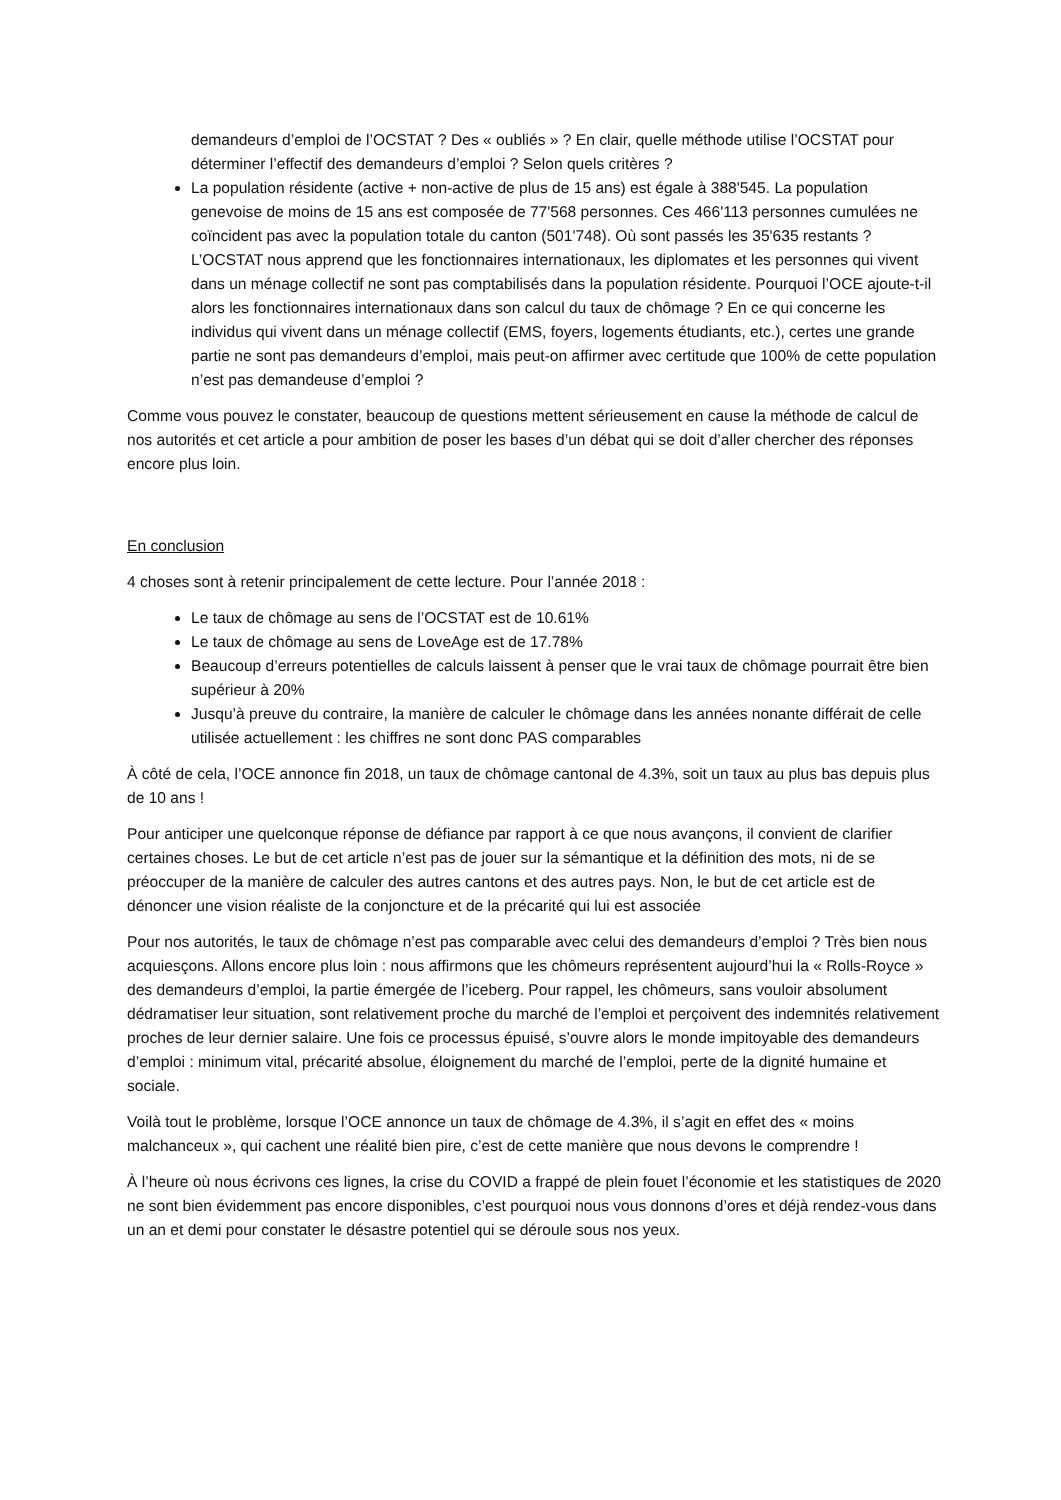demandeurs d’emploi de l’OCSTAT ? Des « oubliés » ? En clair, quelle méthode utilise l’OCSTAT pour déterminer l’effectif des demandeurs d’emploi ? Selon quels critères ?
La population résidente (active + non-active de plus de 15 ans) est égale à 388'545. La population genevoise de moins de 15 ans est composée de 77'568 personnes. Ces 466'113 personnes cumulées ne coïncident pas avec la population totale du canton (501'748). Où sont passés les 35'635 restants ? L’OCSTAT nous apprend que les fonctionnaires internationaux, les diplomates et les personnes qui vivent dans un ménage collectif ne sont pas comptabilisés dans la population résidente. Pourquoi l’OCE ajoute-t-il alors les fonctionnaires internationaux dans son calcul du taux de chômage ? En ce qui concerne les individus qui vivent dans un ménage collectif (EMS, foyers, logements étudiants, etc.), certes une grande partie ne sont pas demandeurs d’emploi, mais peut-on affirmer avec certitude que 100% de cette population n’est pas demandeuse d’emploi ?
Comme vous pouvez le constater, beaucoup de questions mettent sérieusement en cause la méthode de calcul de nos autorités et cet article a pour ambition de poser les bases d’un débat qui se doit d’aller chercher des réponses encore plus loin.
En conclusion
4 choses sont à retenir principalement de cette lecture. Pour l’année 2018 :
Le taux de chômage au sens de l’OCSTAT est de 10.61%
Le taux de chômage au sens de LoveAge est de 17.78%
Beaucoup d’erreurs potentielles de calculs laissent à penser que le vrai taux de chômage pourrait être bien supérieur à 20%
Jusqu’à preuve du contraire, la manière de calculer le chômage dans les années nonante différait de celle utilisée actuellement : les chiffres ne sont donc PAS comparables
À côté de cela, l’OCE annonce fin 2018, un taux de chômage cantonal de 4.3%, soit un taux au plus bas depuis plus de 10 ans !
Pour anticiper une quelconque réponse de défiance par rapport à ce que nous avançons, il convient de clarifier certaines choses. Le but de cet article n’est pas de jouer sur la sémantique et la définition des mots, ni de se préoccuper de la manière de calculer des autres cantons et des autres pays. Non, le but de cet article est de dénoncer une vision réaliste de la conjoncture et de la précarité qui lui est associée
Pour nos autorités, le taux de chômage n’est pas comparable avec celui des demandeurs d’emploi ? Très bien nous acquiesçons. Allons encore plus loin : nous affirmons que les chômeurs représentent aujourd’hui la « Rolls-Royce » des demandeurs d’emploi, la partie émergée de l’iceberg. Pour rappel, les chômeurs, sans vouloir absolument dédramatiser leur situation, sont relativement proche du marché de l’emploi et perçoivent des indemnités relativement proches de leur dernier salaire. Une fois ce processus épuisé, s’ouvre alors le monde impitoyable des demandeurs d’emploi : minimum vital, précarité absolue, éloignement du marché de l’emploi, perte de la dignité humaine et sociale.
Voilà tout le problème, lorsque l’OCE annonce un taux de chômage de 4.3%, il s’agit en effet des « moins malchanceux », qui cachent une réalité bien pire, c’est de cette manière que nous devons le comprendre !
À l’heure où nous écrivons ces lignes, la crise du COVID a frappé de plein fouet l’économie et les statistiques de 2020 ne sont bien évidemment pas encore disponibles, c’est pourquoi nous vous donnons d’ores et déjà rendez-vous dans un an et demi pour constater le désastre potentiel qui se déroule sous nos yeux.